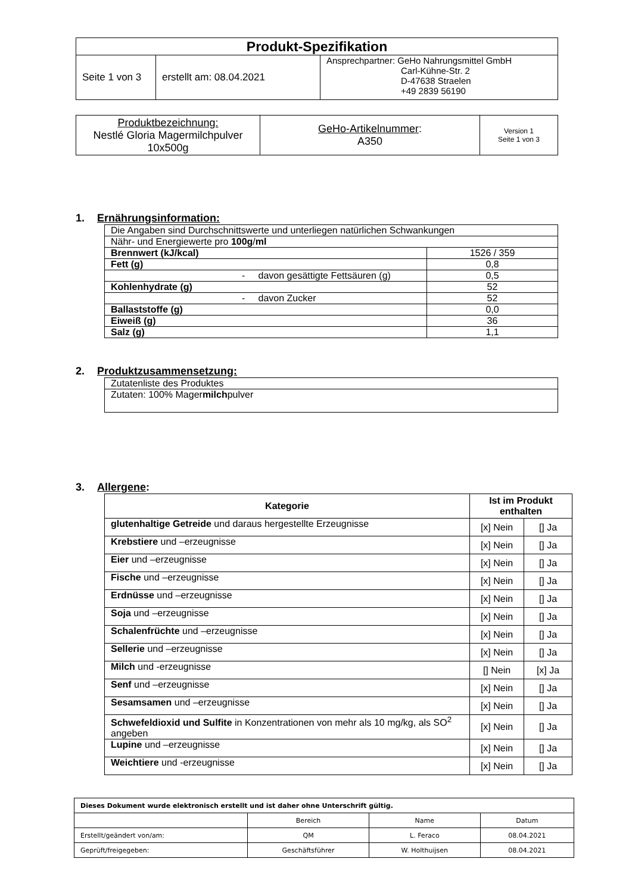| Produkt-Spezifikation | | |
| --- | --- | --- |
| Seite 1 von 3 | erstellt am: 08.04.2021 | Ansprechpartner: GeHo Nahrungsmittel GmbH Carl-Kühne-Str. 2 D-47638 Straelen +49 2839 56190 |
| Produktbezeichnung: Nestlé Gloria Magermilchpulver 10x500g | GeHo-Artikelnummer : A350 | Version 1 Seite 1 von 3 |
1. Ernährungsinformation:
| Die Angaben sind Durchschnittswerte und unterliegen natürlichen Schwankungen | |
| Nähr- und Energiewerte pro 100g / ml | |
| Brennwert (kJ/kcal) | 1526 / 359 |
| Fett (g) | 0,8 |
| - davon gesättigte Fettsäuren (g) | 0,5 |
| Kohlenhydrate (g) | 52 |
| - davon Zucker | 52 |
| Ballaststoffe (g) | 0,0 |
| Eiweiß (g) | 36 |
| Salz (g) | 1,1 |
2. Produktzusammensetzung:
| Zutatenliste des Produktes |
| Zutaten: 100% Mager milch pulver |
3. Allergene:
| Kategorie | Ist im Produkt enthalten | |
| --- | --- | --- |
| glutenhaltige Getreide und daraus hergestellte Erzeugnisse | [x] Nein | [] Ja |
| Krebstiere und –erzeugnisse | [x] Nein | [] Ja |
| Eier und –erzeugnisse | [x] Nein | [] Ja |
| Fische und –erzeugnisse | [x] Nein | [] Ja |
| Erdnüsse und –erzeugnisse | [x] Nein | [] Ja |
| Soja und –erzeugnisse | [x] Nein | [] Ja |
| Schalenfrüchte und –erzeugnisse | [x] Nein | [] Ja |
| Sellerie und –erzeugnisse | [x] Nein | [] Ja |
| Milch und -erzeugnisse | [] Nein | [x] Ja |
| Senf und –erzeugnisse | [x] Nein | [] Ja |
| Sesamsamen und –erzeugnisse | [x] Nein | [] Ja |
| Schwefeldioxid und Sulfite in Konzentrationen von mehr als 10 mg/kg, als SO<sup>2</sup> angeben | [x] Nein | [] Ja |
| Lupine und –erzeugnisse | [x] Nein | [] Ja |
| Weichtiere und -erzeugnisse | [x] Nein | [] Ja |
| Dieses Dokument wurde elektronisch erstellt und ist daher ohne Unterschrift gültig. | | | |
| | Bereich | Name | Datum |
| Erstellt/geändert von/am: | QM | L. Feraco | 08.04.2021 |
| Geprüft/freigegeben: | Geschäftsführer | W. Holthuijsen | 08.04.2021 |